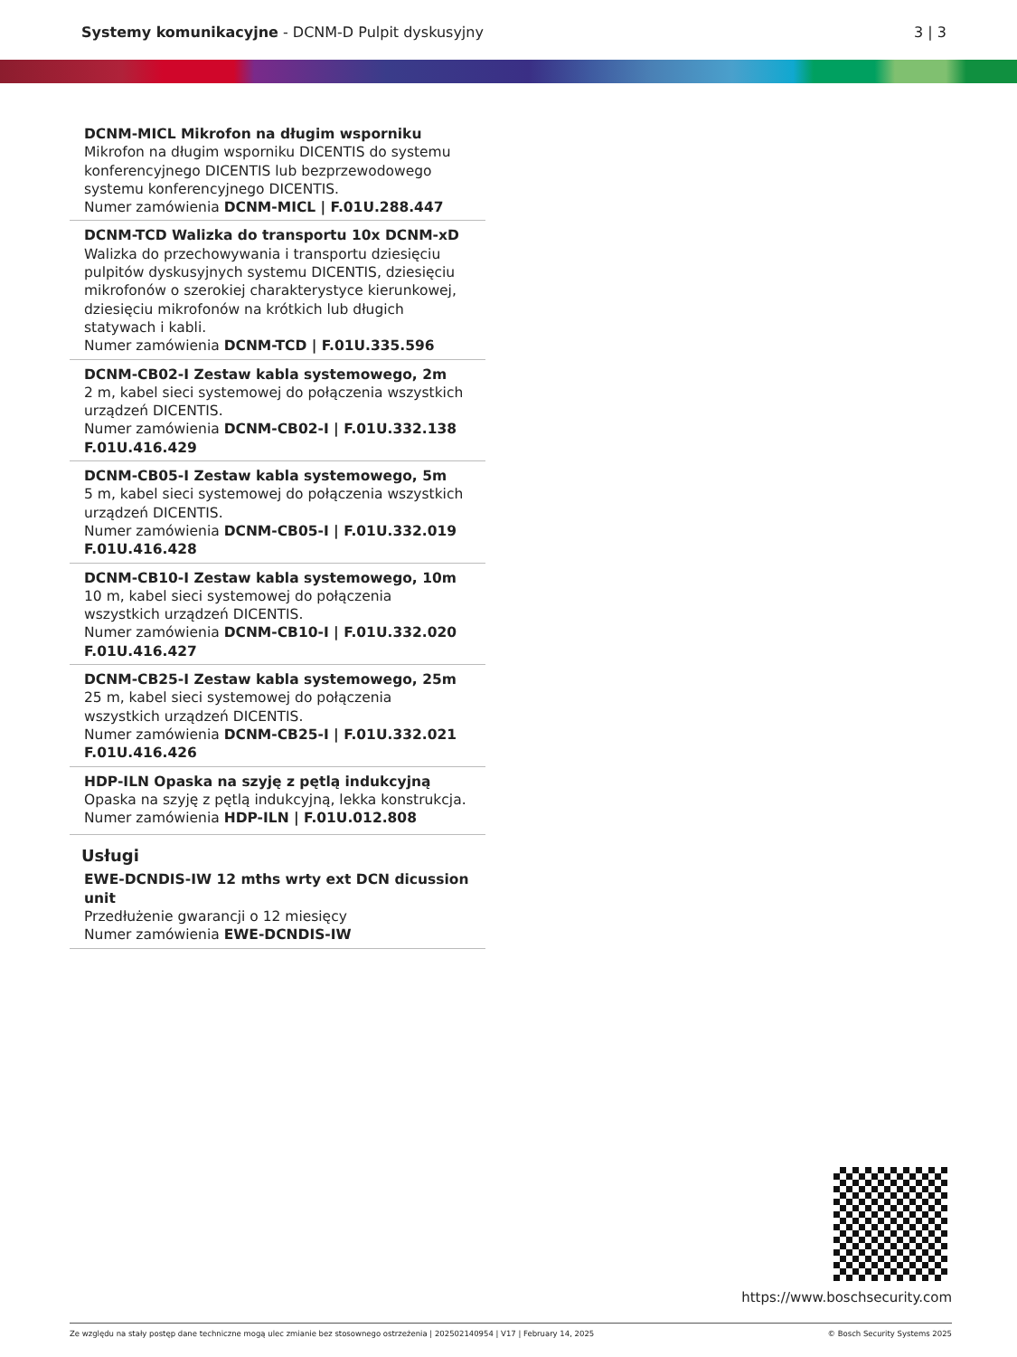Systemy komunikacyjne - DCNM-D Pulpit dyskusyjny
3 | 3
DCNM-MICL Mikrofon na długim wsporniku
Mikrofon na długim wsporniku DICENTIS do systemu konferencyjnego DICENTIS lub bezprzewodowego systemu konferencyjnego DICENTIS.
Numer zamówienia DCNM-MICL | F.01U.288.447
DCNM-TCD Walizka do transportu 10x DCNM-xD
Walizka do przechowywania i transportu dziesięciu pulpitów dyskusyjnych systemu DICENTIS, dziesięciu mikrofonów o szerokiej charakterystyce kierunkowej, dziesięciu mikrofonów na krótkich lub długich statywach i kabli.
Numer zamówienia DCNM-TCD | F.01U.335.596
DCNM-CB02-I Zestaw kabla systemowego, 2m
2 m, kabel sieci systemowej do połączenia wszystkich urządzeń DICENTIS.
Numer zamówienia DCNM-CB02-I | F.01U.332.138 F.01U.416.429
DCNM-CB05-I Zestaw kabla systemowego, 5m
5 m, kabel sieci systemowej do połączenia wszystkich urządzeń DICENTIS.
Numer zamówienia DCNM-CB05-I | F.01U.332.019 F.01U.416.428
DCNM-CB10-I Zestaw kabla systemowego, 10m
10 m, kabel sieci systemowej do połączenia wszystkich urządzeń DICENTIS.
Numer zamówienia DCNM-CB10-I | F.01U.332.020 F.01U.416.427
DCNM-CB25-I Zestaw kabla systemowego, 25m
25 m, kabel sieci systemowej do połączenia wszystkich urządzeń DICENTIS.
Numer zamówienia DCNM-CB25-I | F.01U.332.021 F.01U.416.426
HDP-ILN Opaska na szyję z pętlą indukcyjną
Opaska na szyję z pętlą indukcyjną, lekka konstrukcja.
Numer zamówienia HDP-ILN | F.01U.012.808
Usługi
EWE-DCNDIS-IW 12 mths wrty ext DCN dicussion unit
Przedłużenie gwarancji o 12 miesięcy
Numer zamówienia EWE-DCNDIS-IW
https://www.boschsecurity.com
Ze względu na stały postęp dane techniczne mogą ulec zmianie bez stosownego ostrzeżenia | 202502140954 | V17 | February 14, 2025 © Bosch Security Systems 2025